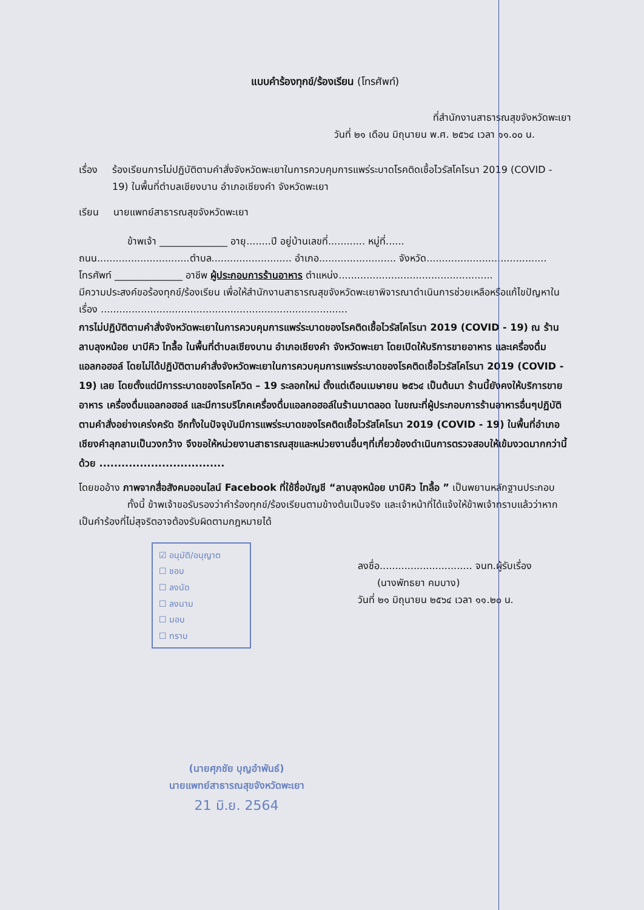แบบคำร้องทุกข์/ร้องเรียน (โทรศัพท์)
ที่สำนักงานสาธารณสุขจังหวัดพะเยา
วันที่ ๒๑ เดือน มิถุนายน พ.ศ. ๒๕๖๔ เวลา ๑๑.๐๐ น.
เรื่อง ร้องเรียนการไม่ปฏิบัติตามคำสั่งจังหวัดพะเยาในการควบคุมการแพร่ระบาดโรคติดเชื้อไวรัสโคโรนา 2019 (COVID - 19) ในพื้นที่ตำบลเชียงบาน อำเภอเชียงคำ จังหวัดพะเยา
เรียน นายแพทย์สาธารณสุขจังหวัดพะเยา
     ข้าพเจ้า ______________ อายุ........ปี อยู่บ้านเลขที่............ หมู่ที่......
ถนน..............................ตำบล.......................... อำเภอ......................... จังหวัด.......................................
โทรศัพท์ ______________ อาชีพ ผู้ประกอบการร้านอาหาร ตำแหน่ง..................................................
มีความประสงค์ขอร้องทุกข์/ร้องเรียน เพื่อให้สำนักงานสาธารณสุขจังหวัดพะเยาพิจารณาดำเนินการช่วยเหลือหรือแก้ไขปัญหาในเรื่อง ................................................................................
การไม่ปฏิบัติตามคำสั่งจังหวัดพะเยาในการควบคุมการแพร่ระบาดของโรคติดเชื้อไวรัสโคโรนา 2019 (COVID - 19) ณ ร้านลาบลุงหน้อย บาบีคิว ไทลื้อ ในพื้นที่ตำบลเชียงบาน อำเภอเชียงคำ จังหวัดพะเยา โดยเปิดให้บริการขายอาหาร และเครื่องดื่มแอลกอฮอล์ โดยไม่ได้ปฏิบัติตามคำสั่งจังหวัดพะเยาในการควบคุมการแพร่ระบาดของโรคติดเชื้อไวรัสโคโรนา 2019 (COVID - 19) เลย โดยตั้งแต่มีการระบาดของโรคโควิด – 19 ระลอกใหม่ ตั้งแต่เดือนเมษายน ๒๕๖๔ เป็นต้นมา ร้านนี้ยังคงให้บริการขายอาหาร เครื่องดื่มแอลกอฮอล์ และมีการบริโภคเครื่องดื่มแอลกอฮอล์ในร้านมาตลอด ในขณะที่ผู้ประกอบการร้านอาหารอื่นๆปฏิบัติตามคำสั่งอย่างเคร่งครัด อีกทั้งในปัจจุบันมีการแพร่ระบาดของโรคติดเชื้อไวรัสโคโรนา 2019 (COVID - 19) ในพื้นที่อำเภอเชียงคำลุกลามเป็นวงกว้าง จึงขอให้หน่วยงานสาธารณสุขและหน่วยงานอื่นๆที่เกี่ยวข้องดำเนินการตรวจสอบให้เข้มงวดมากกว่านี้ด้วย ..................................
โดยขออ้าง ภาพจากสื่อสังคมออนไลน์ Facebook ที่ใช้ชื่อบัญชี “ลาบลุงหน้อย บาบิคิว ไทลื้อ ” เป็นพยานหลักฐานประกอบ
     ทั้งนี้ ข้าพเจ้าขอรับรองว่าคำร้องทุกข์/ร้องเรียนตามข้างต้นเป็นจริง และเจ้าหน้าที่ได้แจ้งให้ข้าพเจ้าทราบแล้วว่าหากเป็นคำร้องที่ไม่สุจริตอาจต้องรับผิดตามกฎหมายได้
☑ อนุมัติ/อนุญาต
☐ ชอบ
☐ ลงนัด
☐ ลงนาม
☐ มอบ
☐ ทราบ
ลงชื่อ.............................. จนท.ผู้รับเรื่อง
  (นางพัทธยา คมบาง)
วันที่ ๒๑ มิถุนายน ๒๕๖๔ เวลา ๑๑.๒๐ น.
(นายศุภชัย บุญอำพันธ์)
นายแพทย์สาธารณสุขจังหวัดพะเยา
21 มิ.ย. 2564